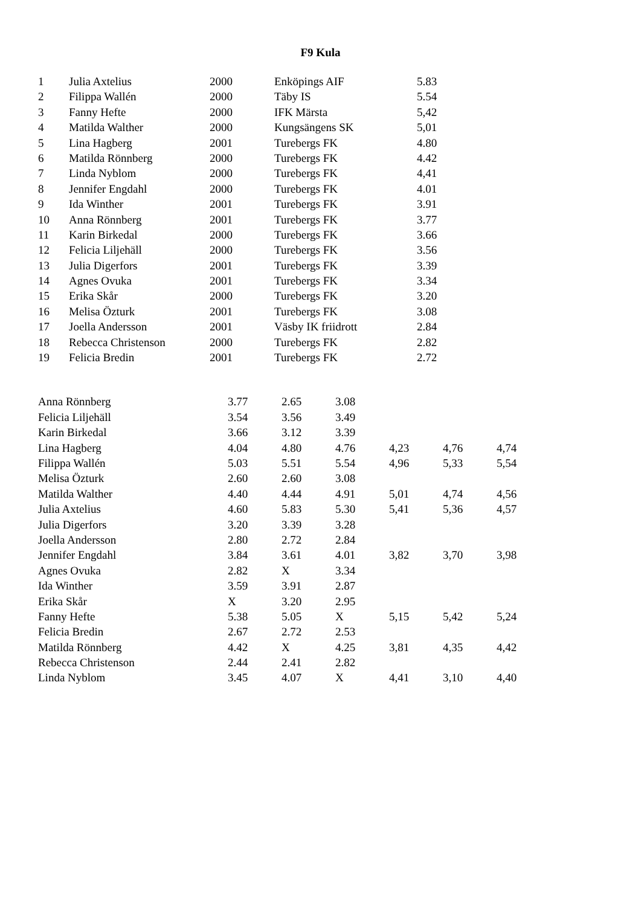F9 Kula
| 1 | Julia Axtelius | 2000 | Enköpings AIF | 5.83 |
| 2 | Filippa Wallén | 2000 | Täby IS | 5.54 |
| 3 | Fanny Hefte | 2000 | IFK Märsta | 5,42 |
| 4 | Matilda Walther | 2000 | Kungsängens SK | 5,01 |
| 5 | Lina Hagberg | 2001 | Turebergs FK | 4.80 |
| 6 | Matilda Rönnberg | 2000 | Turebergs FK | 4.42 |
| 7 | Linda Nyblom | 2000 | Turebergs FK | 4,41 |
| 8 | Jennifer Engdahl | 2000 | Turebergs FK | 4.01 |
| 9 | Ida Winther | 2001 | Turebergs FK | 3.91 |
| 10 | Anna Rönnberg | 2001 | Turebergs FK | 3.77 |
| 11 | Karin Birkedal | 2000 | Turebergs FK | 3.66 |
| 12 | Felicia Liljehäll | 2000 | Turebergs FK | 3.56 |
| 13 | Julia Digerfors | 2001 | Turebergs FK | 3.39 |
| 14 | Agnes Ovuka | 2001 | Turebergs FK | 3.34 |
| 15 | Erika Skår | 2000 | Turebergs FK | 3.20 |
| 16 | Melisa Özturk | 2001 | Turebergs FK | 3.08 |
| 17 | Joella Andersson | 2001 | Väsby IK friidrott | 2.84 |
| 18 | Rebecca Christenson | 2000 | Turebergs FK | 2.82 |
| 19 | Felicia Bredin | 2001 | Turebergs FK | 2.72 |
| Anna Rönnberg | 3.77 | 2.65 | 3.08 | | | |
| Felicia Liljehäll | 3.54 | 3.56 | 3.49 | | | |
| Karin Birkedal | 3.66 | 3.12 | 3.39 | | | |
| Lina Hagberg | 4.04 | 4.80 | 4.76 | 4,23 | 4,76 | 4,74 |
| Filippa Wallén | 5.03 | 5.51 | 5.54 | 4,96 | 5,33 | 5,54 |
| Melisa Özturk | 2.60 | 2.60 | 3.08 | | | |
| Matilda Walther | 4.40 | 4.44 | 4.91 | 5,01 | 4,74 | 4,56 |
| Julia Axtelius | 4.60 | 5.83 | 5.30 | 5,41 | 5,36 | 4,57 |
| Julia Digerfors | 3.20 | 3.39 | 3.28 | | | |
| Joella Andersson | 2.80 | 2.72 | 2.84 | | | |
| Jennifer Engdahl | 3.84 | 3.61 | 4.01 | 3,82 | 3,70 | 3,98 |
| Agnes Ovuka | 2.82 | X | 3.34 | | | |
| Ida Winther | 3.59 | 3.91 | 2.87 | | | |
| Erika Skår | X | 3.20 | 2.95 | | | |
| Fanny Hefte | 5.38 | 5.05 | X | 5,15 | 5,42 | 5,24 |
| Felicia Bredin | 2.67 | 2.72 | 2.53 | | | |
| Matilda Rönnberg | 4.42 | X | 4.25 | 3,81 | 4,35 | 4,42 |
| Rebecca Christenson | 2.44 | 2.41 | 2.82 | | | |
| Linda Nyblom | 3.45 | 4.07 | X | 4,41 | 3,10 | 4,40 |